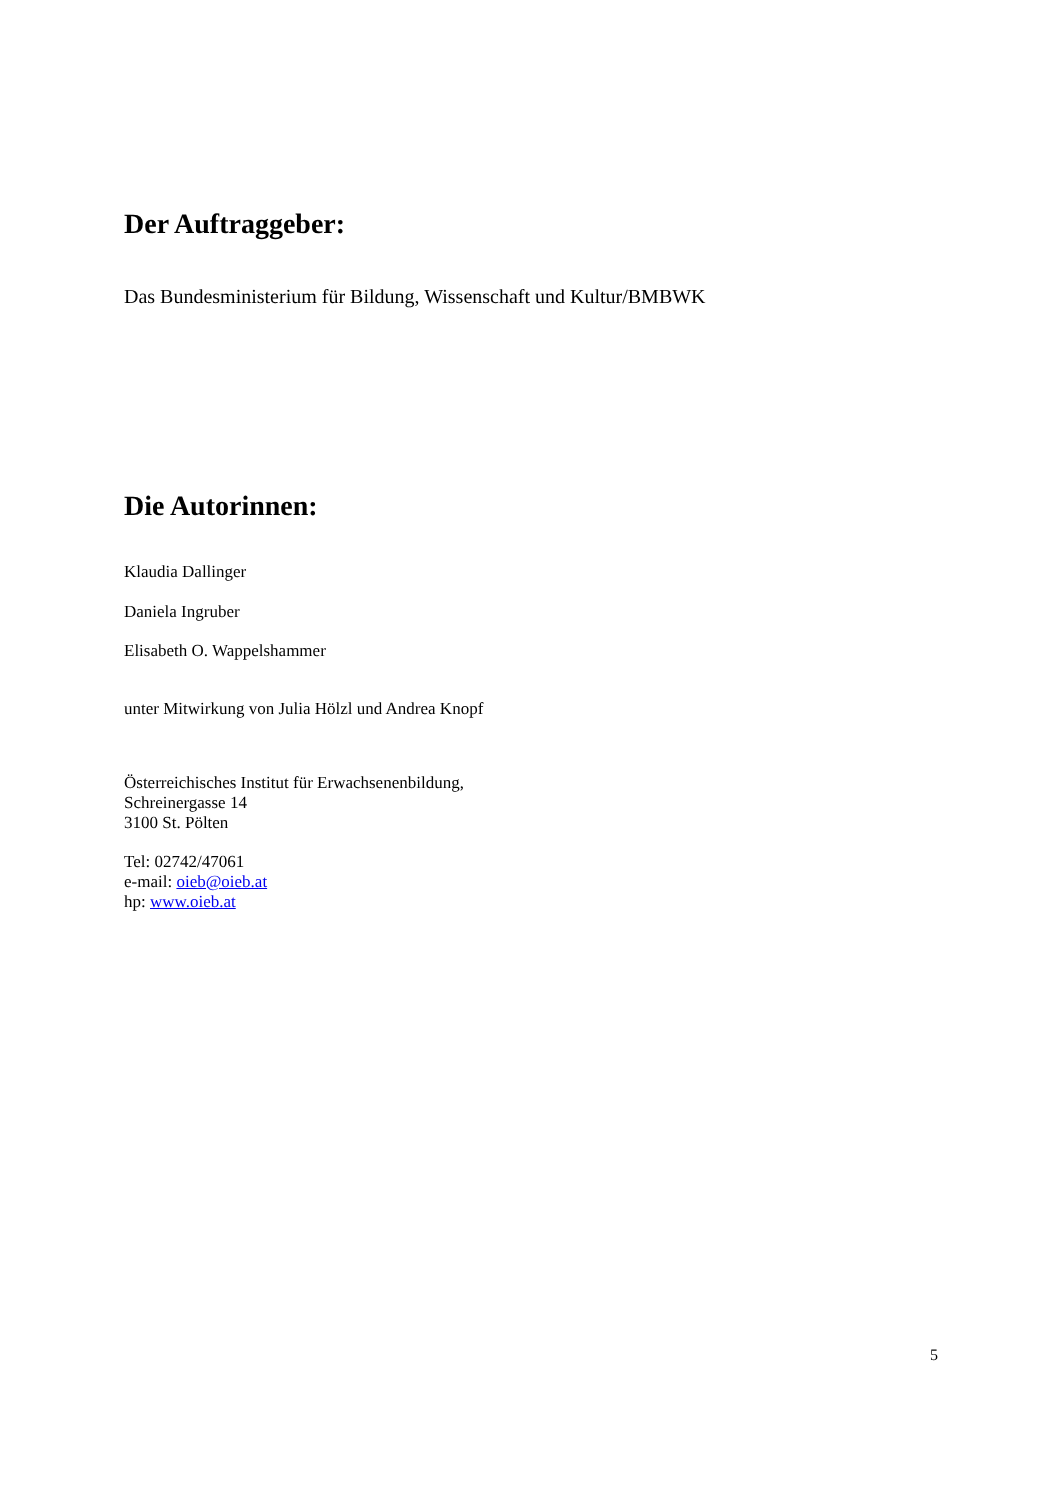Der Auftraggeber:
Das Bundesministerium für Bildung, Wissenschaft und Kultur/BMBWK
Die Autorinnen:
Klaudia Dallinger
Daniela Ingruber
Elisabeth O. Wappelshammer
unter Mitwirkung von Julia Hölzl und Andrea Knopf
Österreichisches Institut für Erwachsenenbildung,
Schreinergasse 14
3100 St. Pölten
Tel: 02742/47061
e-mail: oieb@oieb.at
hp: www.oieb.at
5